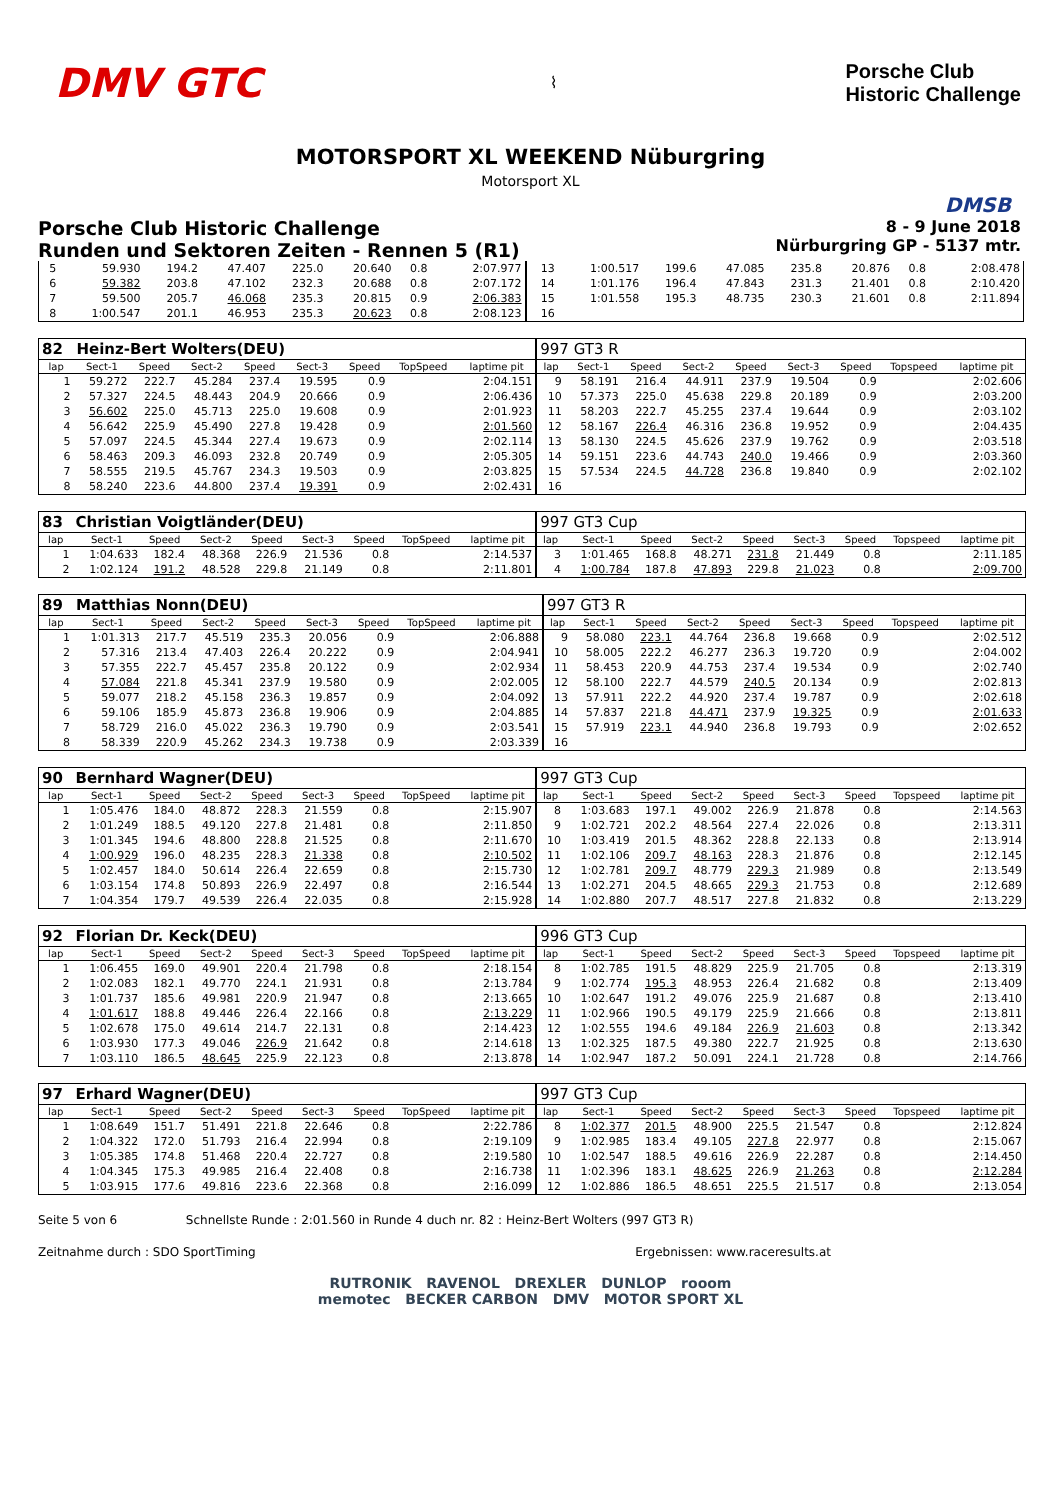DMV GTC
⌇
Porsche Club
Historic Challenge
MOTORSPORT XL WEEKEND Nüburgring
Motorsport XL
DMSB
Porsche Club Historic Challenge
Runden und Sektoren Zeiten - Rennen 5 (R1)
8 - 9 June 2018
Nürburgring GP - 5137 mtr.
| 5 | 59.930 | 194.2 | 47.407 | 225.0 | 20.640 | 0.8 | | 2:07.977 | 13 | 1:00.517 | 199.6 | 47.085 | 235.8 | 20.876 | 0.8 | | 2:08.478 |
| 6 | 59.382 | 203.8 | 47.102 | 232.3 | 20.688 | 0.8 | | 2:07.172 | 14 | 1:01.176 | 196.4 | 47.843 | 231.3 | 21.401 | 0.8 | | 2:10.420 |
| 7 | 59.500 | 205.7 | 46.068 | 235.3 | 20.815 | 0.9 | | 2:06.383 | 15 | 1:01.558 | 195.3 | 48.735 | 230.3 | 21.601 | 0.8 | | 2:11.894 |
| 8 | 1:00.547 | 201.1 | 46.953 | 235.3 | 20.623 | 0.8 | | 2:08.123 | 16 | | | | | | | | |
| 82 | Heinz-Bert Wolters(DEU) | | | | | | | | 997 GT3 R | | | | | | | | |
| lap | Sect-1 | Speed | Sect-2 | Speed | Sect-3 | Speed | TopSpeed | laptime pit | lap | Sect-1 | Speed | Sect-2 | Speed | Sect-3 | Speed | Topspeed | laptime pit |
| 1 | 59.272 | 222.7 | 45.284 | 237.4 | 19.595 | 0.9 | | 2:04.151 | 9 | 58.191 | 216.4 | 44.911 | 237.9 | 19.504 | 0.9 | | 2:02.606 |
| 2 | 57.327 | 224.5 | 48.443 | 204.9 | 20.666 | 0.9 | | 2:06.436 | 10 | 57.373 | 225.0 | 45.638 | 229.8 | 20.189 | 0.9 | | 2:03.200 |
| 3 | 56.602 | 225.0 | 45.713 | 225.0 | 19.608 | 0.9 | | 2:01.923 | 11 | 58.203 | 222.7 | 45.255 | 237.4 | 19.644 | 0.9 | | 2:03.102 |
| 4 | 56.642 | 225.9 | 45.490 | 227.8 | 19.428 | 0.9 | | 2:01.560 | 12 | 58.167 | 226.4 | 46.316 | 236.8 | 19.952 | 0.9 | | 2:04.435 |
| 5 | 57.097 | 224.5 | 45.344 | 227.4 | 19.673 | 0.9 | | 2:02.114 | 13 | 58.130 | 224.5 | 45.626 | 237.9 | 19.762 | 0.9 | | 2:03.518 |
| 6 | 58.463 | 209.3 | 46.093 | 232.8 | 20.749 | 0.9 | | 2:05.305 | 14 | 59.151 | 223.6 | 44.743 | 240.0 | 19.466 | 0.9 | | 2:03.360 |
| 7 | 58.555 | 219.5 | 45.767 | 234.3 | 19.503 | 0.9 | | 2:03.825 | 15 | 57.534 | 224.5 | 44.728 | 236.8 | 19.840 | 0.9 | | 2:02.102 |
| 8 | 58.240 | 223.6 | 44.800 | 237.4 | 19.391 | 0.9 | | 2:02.431 | 16 | | | | | | | | |
| 83 | Christian Voigtländer(DEU) | | | | | | | | 997 GT3 Cup | | | | | | | | |
| lap | Sect-1 | Speed | Sect-2 | Speed | Sect-3 | Speed | TopSpeed | laptime pit | lap | Sect-1 | Speed | Sect-2 | Speed | Sect-3 | Speed | Topspeed | laptime pit |
| 1 | 1:04.633 | 182.4 | 48.368 | 226.9 | 21.536 | 0.8 | | 2:14.537 | 3 | 1:01.465 | 168.8 | 48.271 | 231.8 | 21.449 | 0.8 | | 2:11.185 |
| 2 | 1:02.124 | 191.2 | 48.528 | 229.8 | 21.149 | 0.8 | | 2:11.801 | 4 | 1:00.784 | 187.8 | 47.893 | 229.8 | 21.023 | 0.8 | | 2:09.700 |
| 89 | Matthias Nonn(DEU) | | | | | | | | 997 GT3 R | | | | | | | | |
| lap | Sect-1 | Speed | Sect-2 | Speed | Sect-3 | Speed | TopSpeed | laptime pit | lap | Sect-1 | Speed | Sect-2 | Speed | Sect-3 | Speed | Topspeed | laptime pit |
| 1 | 1:01.313 | 217.7 | 45.519 | 235.3 | 20.056 | 0.9 | | 2:06.888 | 9 | 58.080 | 223.1 | 44.764 | 236.8 | 19.668 | 0.9 | | 2:02.512 |
| 2 | 57.316 | 213.4 | 47.403 | 226.4 | 20.222 | 0.9 | | 2:04.941 | 10 | 58.005 | 222.2 | 46.277 | 236.3 | 19.720 | 0.9 | | 2:04.002 |
| 3 | 57.355 | 222.7 | 45.457 | 235.8 | 20.122 | 0.9 | | 2:02.934 | 11 | 58.453 | 220.9 | 44.753 | 237.4 | 19.534 | 0.9 | | 2:02.740 |
| 4 | 57.084 | 221.8 | 45.341 | 237.9 | 19.580 | 0.9 | | 2:02.005 | 12 | 58.100 | 222.7 | 44.579 | 240.5 | 20.134 | 0.9 | | 2:02.813 |
| 5 | 59.077 | 218.2 | 45.158 | 236.3 | 19.857 | 0.9 | | 2:04.092 | 13 | 57.911 | 222.2 | 44.920 | 237.4 | 19.787 | 0.9 | | 2:02.618 |
| 6 | 59.106 | 185.9 | 45.873 | 236.8 | 19.906 | 0.9 | | 2:04.885 | 14 | 57.837 | 221.8 | 44.471 | 237.9 | 19.325 | 0.9 | | 2:01.633 |
| 7 | 58.729 | 216.0 | 45.022 | 236.3 | 19.790 | 0.9 | | 2:03.541 | 15 | 57.919 | 223.1 | 44.940 | 236.8 | 19.793 | 0.9 | | 2:02.652 |
| 8 | 58.339 | 220.9 | 45.262 | 234.3 | 19.738 | 0.9 | | 2:03.339 | 16 | | | | | | | | |
| 90 | Bernhard Wagner(DEU) | | | | | | | | 997 GT3 Cup | | | | | | | | |
| lap | Sect-1 | Speed | Sect-2 | Speed | Sect-3 | Speed | TopSpeed | laptime pit | lap | Sect-1 | Speed | Sect-2 | Speed | Sect-3 | Speed | Topspeed | laptime pit |
| 1 | 1:05.476 | 184.0 | 48.872 | 228.3 | 21.559 | 0.8 | | 2:15.907 | 8 | 1:03.683 | 197.1 | 49.002 | 226.9 | 21.878 | 0.8 | | 2:14.563 |
| 2 | 1:01.249 | 188.5 | 49.120 | 227.8 | 21.481 | 0.8 | | 2:11.850 | 9 | 1:02.721 | 202.2 | 48.564 | 227.4 | 22.026 | 0.8 | | 2:13.311 |
| 3 | 1:01.345 | 194.6 | 48.800 | 228.8 | 21.525 | 0.8 | | 2:11.670 | 10 | 1:03.419 | 201.5 | 48.362 | 228.8 | 22.133 | 0.8 | | 2:13.914 |
| 4 | 1:00.929 | 196.0 | 48.235 | 228.3 | 21.338 | 0.8 | | 2:10.502 | 11 | 1:02.106 | 209.7 | 48.163 | 228.3 | 21.876 | 0.8 | | 2:12.145 |
| 5 | 1:02.457 | 184.0 | 50.614 | 226.4 | 22.659 | 0.8 | | 2:15.730 | 12 | 1:02.781 | 209.7 | 48.779 | 229.3 | 21.989 | 0.8 | | 2:13.549 |
| 6 | 1:03.154 | 174.8 | 50.893 | 226.9 | 22.497 | 0.8 | | 2:16.544 | 13 | 1:02.271 | 204.5 | 48.665 | 229.3 | 21.753 | 0.8 | | 2:12.689 |
| 7 | 1:04.354 | 179.7 | 49.539 | 226.4 | 22.035 | 0.8 | | 2:15.928 | 14 | 1:02.880 | 207.7 | 48.517 | 227.8 | 21.832 | 0.8 | | 2:13.229 |
| 92 | Florian Dr. Keck(DEU) | | | | | | | | 996 GT3 Cup | | | | | | | | |
| lap | Sect-1 | Speed | Sect-2 | Speed | Sect-3 | Speed | TopSpeed | laptime pit | lap | Sect-1 | Speed | Sect-2 | Speed | Sect-3 | Speed | Topspeed | laptime pit |
| 1 | 1:06.455 | 169.0 | 49.901 | 220.4 | 21.798 | 0.8 | | 2:18.154 | 8 | 1:02.785 | 191.5 | 48.829 | 225.9 | 21.705 | 0.8 | | 2:13.319 |
| 2 | 1:02.083 | 182.1 | 49.770 | 224.1 | 21.931 | 0.8 | | 2:13.784 | 9 | 1:02.774 | 195.3 | 48.953 | 226.4 | 21.682 | 0.8 | | 2:13.409 |
| 3 | 1:01.737 | 185.6 | 49.981 | 220.9 | 21.947 | 0.8 | | 2:13.665 | 10 | 1:02.647 | 191.2 | 49.076 | 225.9 | 21.687 | 0.8 | | 2:13.410 |
| 4 | 1:01.617 | 188.8 | 49.446 | 226.4 | 22.166 | 0.8 | | 2:13.229 | 11 | 1:02.966 | 190.5 | 49.179 | 225.9 | 21.666 | 0.8 | | 2:13.811 |
| 5 | 1:02.678 | 175.0 | 49.614 | 214.7 | 22.131 | 0.8 | | 2:14.423 | 12 | 1:02.555 | 194.6 | 49.184 | 226.9 | 21.603 | 0.8 | | 2:13.342 |
| 6 | 1:03.930 | 177.3 | 49.046 | 226.9 | 21.642 | 0.8 | | 2:14.618 | 13 | 1:02.325 | 187.5 | 49.380 | 222.7 | 21.925 | 0.8 | | 2:13.630 |
| 7 | 1:03.110 | 186.5 | 48.645 | 225.9 | 22.123 | 0.8 | | 2:13.878 | 14 | 1:02.947 | 187.2 | 50.091 | 224.1 | 21.728 | 0.8 | | 2:14.766 |
| 97 | Erhard Wagner(DEU) | | | | | | | | 997 GT3 Cup | | | | | | | | |
| lap | Sect-1 | Speed | Sect-2 | Speed | Sect-3 | Speed | TopSpeed | laptime pit | lap | Sect-1 | Speed | Sect-2 | Speed | Sect-3 | Speed | Topspeed | laptime pit |
| 1 | 1:08.649 | 151.7 | 51.491 | 221.8 | 22.646 | 0.8 | | 2:22.786 | 8 | 1:02.377 | 201.5 | 48.900 | 225.5 | 21.547 | 0.8 | | 2:12.824 |
| 2 | 1:04.322 | 172.0 | 51.793 | 216.4 | 22.994 | 0.8 | | 2:19.109 | 9 | 1:02.985 | 183.4 | 49.105 | 227.8 | 22.977 | 0.8 | | 2:15.067 |
| 3 | 1:05.385 | 174.8 | 51.468 | 220.4 | 22.727 | 0.8 | | 2:19.580 | 10 | 1:02.547 | 188.5 | 49.616 | 226.9 | 22.287 | 0.8 | | 2:14.450 |
| 4 | 1:04.345 | 175.3 | 49.985 | 216.4 | 22.408 | 0.8 | | 2:16.738 | 11 | 1:02.396 | 183.1 | 48.625 | 226.9 | 21.263 | 0.8 | | 2:12.284 |
| 5 | 1:03.915 | 177.6 | 49.816 | 223.6 | 22.368 | 0.8 | | 2:16.099 | 12 | 1:02.886 | 186.5 | 48.651 | 225.5 | 21.517 | 0.8 | | 2:13.054 |
Seite 5 von 6 Schnellste Runde : 2:01.560 in Runde 4 duch nr. 82 : Heinz-Bert Wolters (997 GT3 R)
Zeitnahme durch : SDO SportTiming Ergebnissen: www.raceresults.at
RUTRONIK RAVENOL DREXLER DUNLOP rooom
memotec BECKER CARBON DMV MOTOR SPORT XL